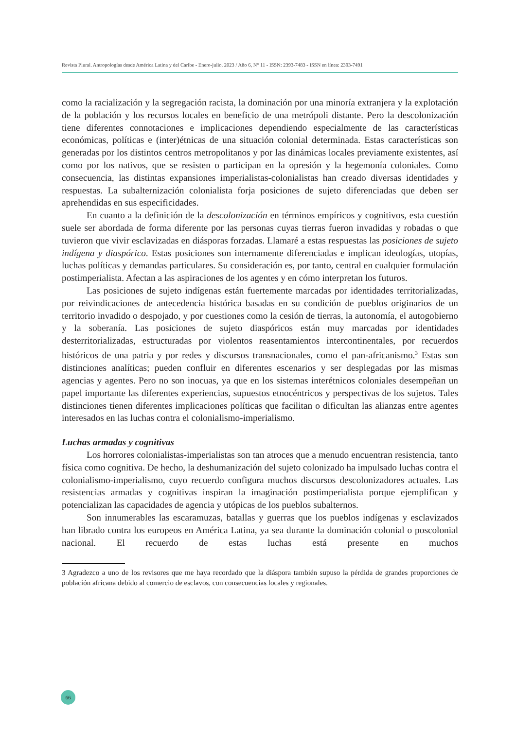Revista Plural. Antropologías desde América Latina y del Caribe - Enero-julio, 2023 / Año 6, N° 11 - ISSN: 2393-7483 - ISSN en línea: 2393-7491
como la racialización y la segregación racista, la dominación por una minoría extranjera y la explotación de la población y los recursos locales en beneficio de una metrópoli distante. Pero la descolonización tiene diferentes connotaciones e implicaciones dependiendo especialmente de las características económicas, políticas e (inter)étnicas de una situación colonial determinada. Estas características son generadas por los distintos centros metropolitanos y por las dinámicas locales previamente existentes, así como por los nativos, que se resisten o participan en la opresión y la hegemonía coloniales. Como consecuencia, las distintas expansiones imperialistas-colonialistas han creado diversas identidades y respuestas. La subalternización colonialista forja posiciones de sujeto diferenciadas que deben ser aprehendidas en sus especificidades.
En cuanto a la definición de la descolonización en términos empíricos y cognitivos, esta cuestión suele ser abordada de forma diferente por las personas cuyas tierras fueron invadidas y robadas o que tuvieron que vivir esclavizadas en diásporas forzadas. Llamaré a estas respuestas las posiciones de sujeto indígena y diaspórico. Estas posiciones son internamente diferenciadas e implican ideologías, utopías, luchas políticas y demandas particulares. Su consideración es, por tanto, central en cualquier formulación postimperialista. Afectan a las aspiraciones de los agentes y en cómo interpretan los futuros.
Las posiciones de sujeto indígenas están fuertemente marcadas por identidades territorializadas, por reivindicaciones de antecedencia histórica basadas en su condición de pueblos originarios de un territorio invadido o despojado, y por cuestiones como la cesión de tierras, la autonomía, el autogobierno y la soberanía. Las posiciones de sujeto diaspóricos están muy marcadas por identidades desterritorializadas, estructuradas por violentos reasentamientos intercontinentales, por recuerdos históricos de una patria y por redes y discursos transnacionales, como el pan-africanismo.<sup>3</sup> Estas son distinciones analíticas; pueden confluir en diferentes escenarios y ser desplegadas por las mismas agencias y agentes. Pero no son inocuas, ya que en los sistemas interétnicos coloniales desempeñan un papel importante las diferentes experiencias, supuestos etnocéntricos y perspectivas de los sujetos. Tales distinciones tienen diferentes implicaciones políticas que facilitan o dificultan las alianzas entre agentes interesados en las luchas contra el colonialismo-imperialismo.
Luchas armadas y cognitivas
Los horrores colonialistas-imperialistas son tan atroces que a menudo encuentran resistencia, tanto física como cognitiva. De hecho, la deshumanización del sujeto colonizado ha impulsado luchas contra el colonialismo-imperialismo, cuyo recuerdo configura muchos discursos descolonizadores actuales. Las resistencias armadas y cognitivas inspiran la imaginación postimperialista porque ejemplifican y potencializan las capacidades de agencia y utópicas de los pueblos subalternos.
Son innumerables las escaramuzas, batallas y guerras que los pueblos indígenas y esclavizados han librado contra los europeos en América Latina, ya sea durante la dominación colonial o poscolonial nacional. El recuerdo de estas luchas está presente en muchos
3 Agradezco a uno de los revisores que me haya recordado que la diáspora también supuso la pérdida de grandes proporciones de población africana debido al comercio de esclavos, con consecuencias locales y regionales.
66